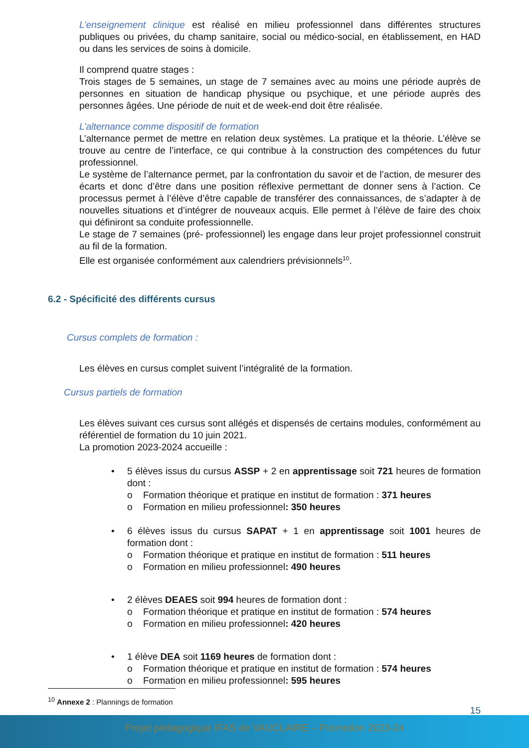L’enseignement clinique est réalisé en milieu professionnel dans différentes structures publiques ou privées, du champ sanitaire, social ou médico-social, en établissement, en HAD ou dans les services de soins à domicile.
Il comprend quatre stages :
Trois stages de 5 semaines, un stage de 7 semaines avec au moins une période auprès de personnes en situation de handicap physique ou psychique, et une période auprès des personnes âgées. Une période de nuit et de week-end doit être réalisée.
L’alternance comme dispositif de formation
L’alternance permet de mettre en relation deux systèmes. La pratique et la théorie. L’élève se trouve au centre de l’interface, ce qui contribue à la construction des compétences du futur professionnel.
Le système de l’alternance permet, par la confrontation du savoir et de l’action, de mesurer des écarts et donc d’être dans une position réflexive permettant de donner sens à l’action. Ce processus permet à l’élève d’être capable de transférer des connaissances, de s’adapter à de nouvelles situations et d’intégrer de nouveaux acquis. Elle permet à l’élève de faire des choix qui définiront sa conduite professionnelle.
Le stage de 7 semaines (pré- professionnel) les engage dans leur projet professionnel construit au fil de la formation.
Elle est organisée conformément aux calendriers prévisionnels<sup>10</sup>.
Cursus complets de formation :
Les élèves en cursus complet suivent l’intégralité de la formation.
Cursus partiels de formation
Les élèves suivant ces cursus sont allégés et dispensés de certains modules, conformément au référentiel de formation du 10 juin 2021.
La promotion 2023-2024 accueille :
• 5 élèves issus du cursus ASSP + 2 en apprentissage soit 721 heures de formation dont :
o Formation théorique et pratique en institut de formation : 371 heures
o Formation en milieu professionnel : 350 heures
• 6 élèves issus du cursus SAPAT + 1 en apprentissage soit 1001 heures de formation dont :
o Formation théorique et pratique en institut de formation : 511 heures
o Formation en milieu professionnel : 490 heures
• 2 élèves DEAES soit 994 heures de formation dont :
o Formation théorique et pratique en institut de formation : 574 heures
o Formation en milieu professionnel : 420 heures
• 1 élève DEA soit 1169 heures de formation dont :
o Formation théorique et pratique en institut de formation : 574 heures
o Formation en milieu professionnel : 595 heures
6.2 - Spécificité des différents cursus
<sup>10</sup> Annexe 2 : Plannings de formation
15
Projet pédagogique IFAS de VAUCLAIRE – Promotion 2023-24